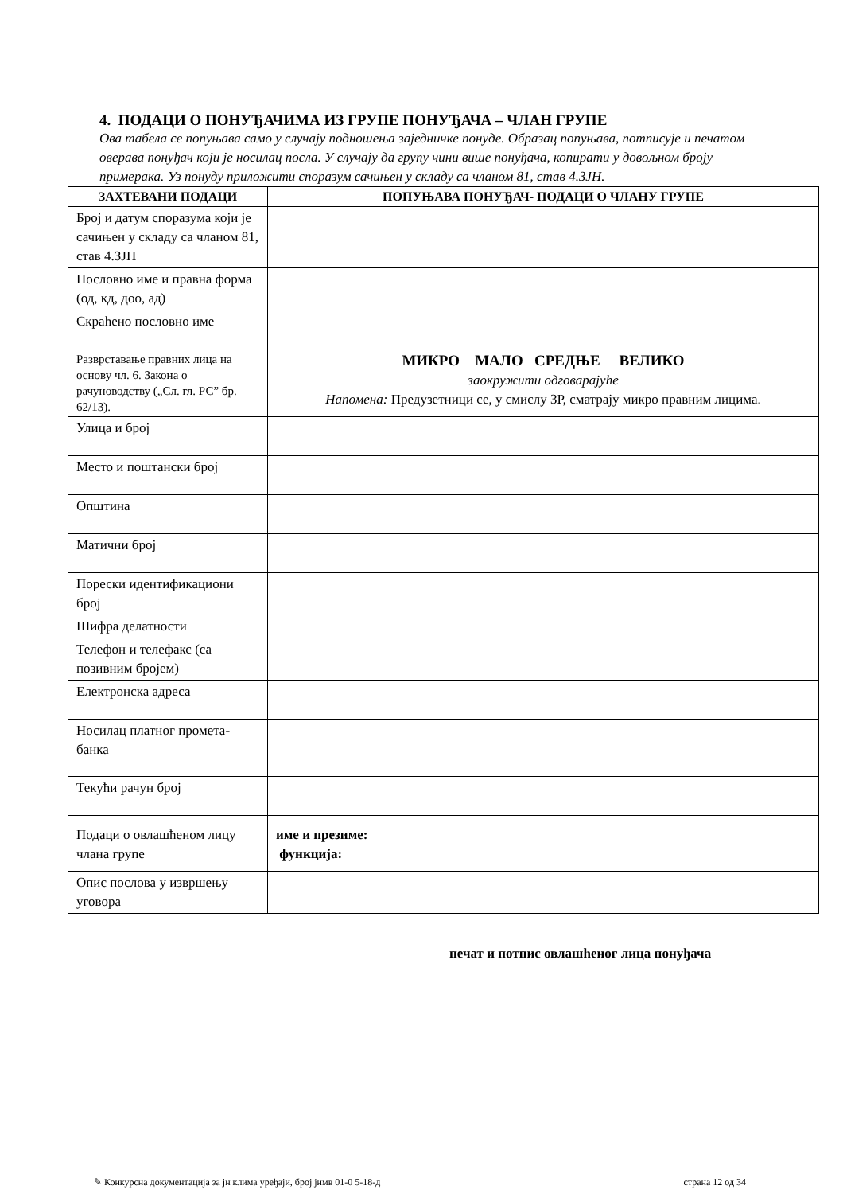4. ПОДАЦИ О ПОНУЂАЧИМА ИЗ ГРУПЕ ПОНУЂАЧА – ЧЛАН ГРУПЕ
Ова табела се попуњава само у случају подношења заједничке понуде. Образац попуњава, потписује и печатом оверава понуђач који је носилац посла. У случају да групу чини више понуђача, копирати у довољном броју примерака. Уз понуду приложити споразум сачињен у складу са чланом 81, став 4.ЗЈН.
| ЗАХТЕВАНИ ПОДАЦИ | ПОПУЊАВА ПОНУЂАЧ- ПОДАЦИ О ЧЛАНУ ГРУПЕ |
| --- | --- |
| Број и датум споразума који је сачињен у складу са чланом 81, став 4.ЗЈН | |
| Пословно име и правна форма (од, кд, доо, ад) | |
| Скраћено пословно име | |
| Разврставање правних лица на основу чл. 6. Закона о рачуноводству („Сл. гл. РС” бр. 62/13). | МИКРО МАЛО СРЕДЊЕ ВЕЛИКО заокружити одговарајуће Напомена: Предузетници се, у смислу ЗР, сматрају микро правним лицима. |
| Улица и број | |
| Место и поштански број | |
| Општина | |
| Матични број | |
| Порески идентификациони број | |
| Шифра делатности | |
| Телефон и телефакс (са позивним бројем) | |
| Електронска адреса | |
| Носилац платног промета-банка | |
| Текући рачун број | |
| Подаци о овлашћеном лицу члана групе | име и презиме: функција: |
| Опис послова у извршењу уговора | |
печат и потпис овлашћеног лица понуђача
✎ Конкурсна документација за јн клима уређаји, број јнмв 01-0 5-18-д страна 12 од 34